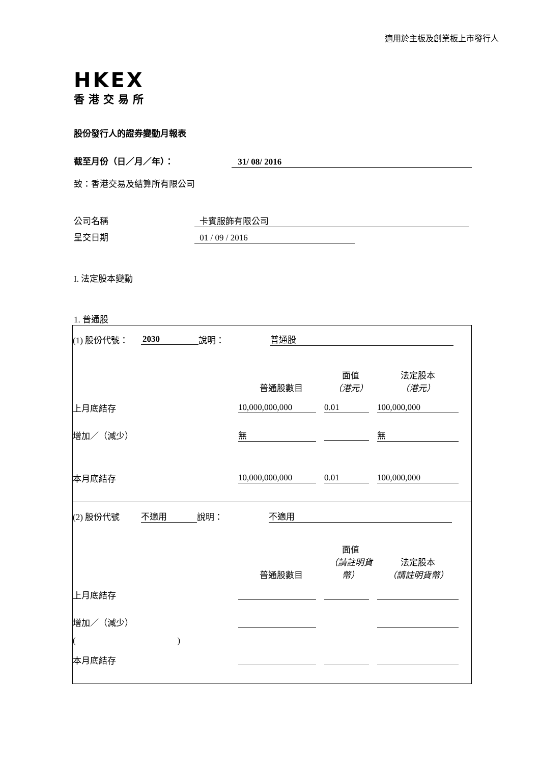適用於主板及創業板上市發行人
HKEX
香港交易所
股份發行人的證券變動月報表
截至月份（日／月／年）： 31/ 08/ 2016
致：香港交易及結算所有限公司
公司名稱 卡賓服飾有限公司
呈交日期 01 / 09 / 2016
I. 法定股本變動
1. 普通股
| (1) 股份代號： 2030 說明： 普通股 普通股數目 面值 （港元） 法定股本 （港元） 上月底結存 10,000,000,000 0.01 100,000,000 增加／（減少） 無 無 本月底結存 10,000,000,000 0.01 100,000,000 |
| (2) 股份代號 不適用 說明： 不適用 普通股數目 面值 （請註明貨幣） 法定股本 （請註明貨幣） 上月底結存 增加／（減少） ( ) 本月底結存 |